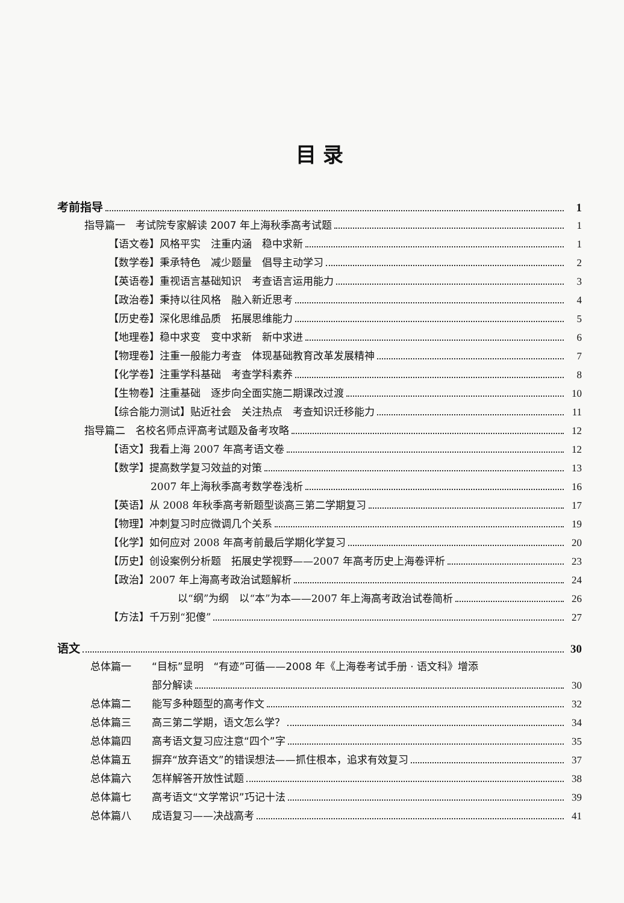目 录
考前指导 1
指导篇一　考试院专家解读 2007 年上海秋季高考试题 1
【语文卷】风格平实　注重内涵　稳中求新 1
【数学卷】秉承特色　减少题量　倡导主动学习 2
【英语卷】重视语言基础知识　考查语言运用能力 3
【政治卷】秉持以往风格　融入新近思考 4
【历史卷】深化思维品质　拓展思维能力 5
【地理卷】稳中求变　变中求新　新中求进 6
【物理卷】注重一般能力考查　体现基础教育改革发展精神 7
【化学卷】注重学科基础　考查学科素养 8
【生物卷】注重基础　逐步向全面实施二期课改过渡 10
【综合能力测试】贴近社会　关注热点　考查知识迁移能力 11
指导篇二　名校名师点评高考试题及备考攻略 12
【语文】我看上海 2007 年高考语文卷 12
【数学】提高数学复习效益的对策 13
2007 年上海秋季高考数学卷浅析 16
【英语】从 2008 年秋季高考新题型谈高三第二学期复习 17
【物理】冲刺复习时应微调几个关系 19
【化学】如何应对 2008 年高考前最后学期化学复习 20
【历史】创设案例分析题　拓展史学视野——2007 年高考历史上海卷评析 23
【政治】2007 年上海高考政治试题解析 24
以“纲”为纲　以“本”为本——2007 年上海高考政治试卷简析 26
【方法】千万别“犯傻” 27
语文 30
总体篇一 “目标”显明　“有迹”可循——2008 年《上海卷考试手册 · 语文科》增添
部分解读 30
总体篇二 能写多种题型的高考作文 32
总体篇三 高三第二学期，语文怎么学？ 34
总体篇四 高考语文复习应注意“四个”字 35
总体篇五 摒弃“放弃语文”的错误想法——抓住根本，追求有效复习 37
总体篇六 怎样解答开放性试题 38
总体篇七 高考语文“文学常识”巧记十法 39
总体篇八 成语复习——决战高考 41